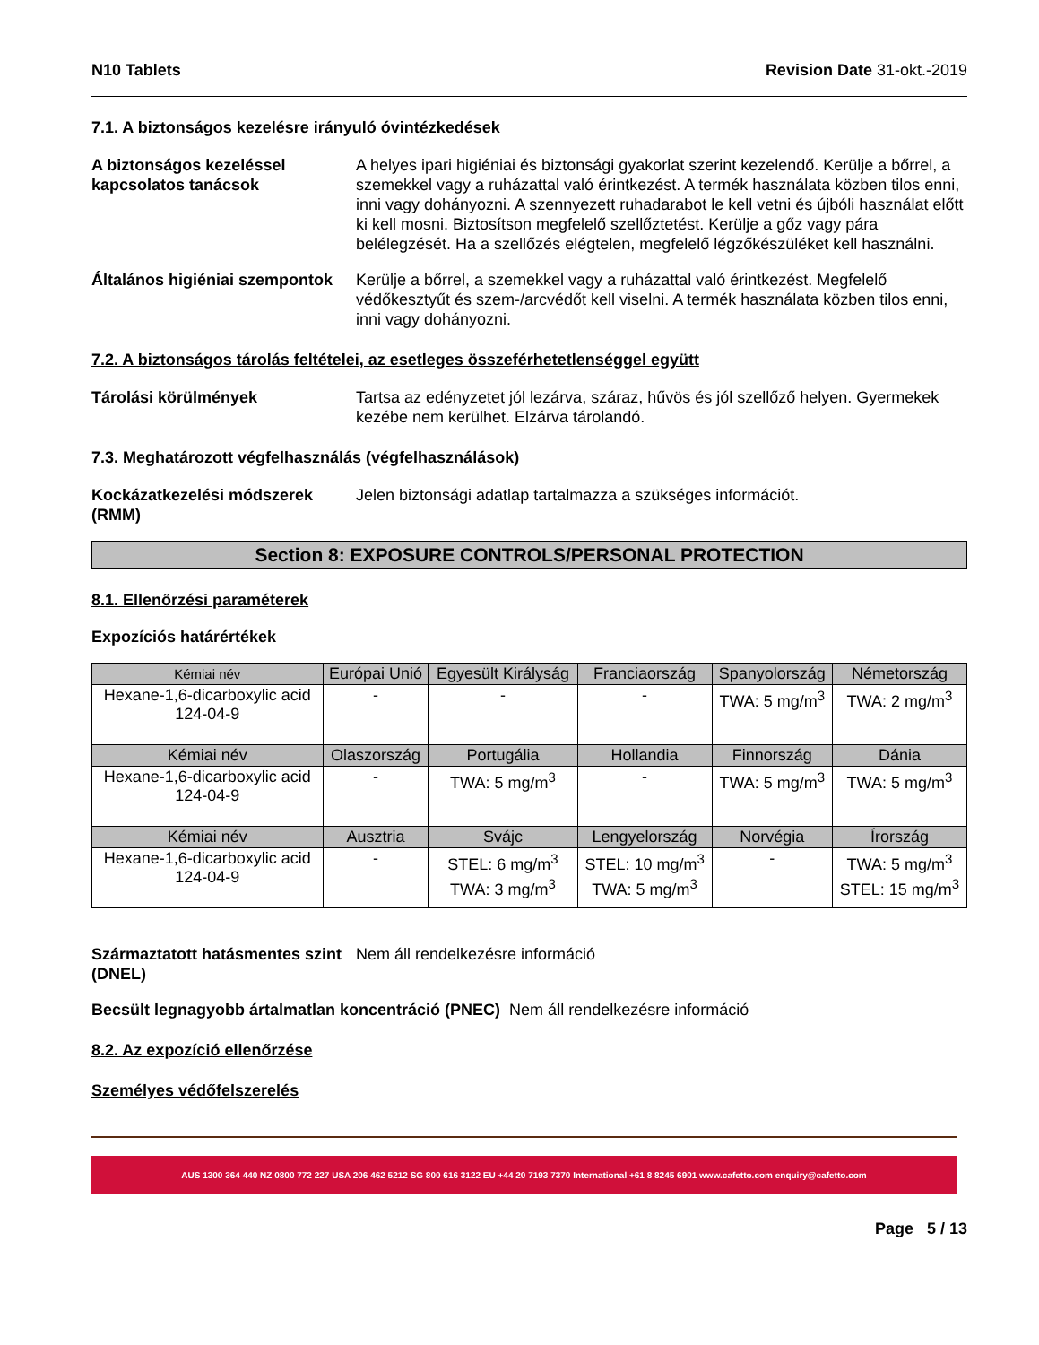N10 Tablets Revision Date 31-okt.-2019
7.1. A biztonságos kezelésre irányuló óvintézkedések
A biztonságos kezeléssel kapcsolatos tanácsok
A helyes ipari higiéniai és biztonsági gyakorlat szerint kezelendő. Kerülje a bőrrel, a szemekkel vagy a ruházattal való érintkezést. A termék használata közben tilos enni, inni vagy dohányozni. A szennyezett ruhadarabot le kell vetni és újbóli használat előtt ki kell mosni. Biztosítson megfelelő szellőztetést. Kerülje a gőz vagy pára belélegzését. Ha a szellőzés elégtelen, megfelelő légzőkészüléket kell használni.
Általános higiéniai szempontok
Kerülje a bőrrel, a szemekkel vagy a ruházattal való érintkezést. Megfelelő védőkesztyűt és szem-/arcvédőt kell viselni. A termék használata közben tilos enni, inni vagy dohányozni.
7.2. A biztonságos tárolás feltételei, az esetleges összeférhetetlenséggel együtt
Tárolási körülmények Tartsa az edényzetet jól lezárva, száraz, hűvös és jól szellőző helyen. Gyermekek kezébe nem kerülhet. Elzárva tárolandó.
7.3. Meghatározott végfelhasználás (végfelhasználások)
Kockázatkezelési módszerek (RMM)
Jelen biztonsági adatlap tartalmazza a szükséges információt.
Section 8: EXPOSURE CONTROLS/PERSONAL PROTECTION
8.1. Ellenőrzési paraméterek
Expozíciós határértékek
| Kémiai név | Európai Unió | Egyesült Királyság | Franciaország | Spanyolország | Németország |
| --- | --- | --- | --- | --- | --- |
| Hexane-1,6-dicarboxylic acid 124-04-9 | - | - | - | TWA: 5 mg/m<sup>3</sup> | TWA: 2 mg/m<sup>3</sup> |
| Kémiai név | Olaszország | Portugália | Hollandia | Finnország | Dánia |
| Hexane-1,6-dicarboxylic acid 124-04-9 | - | TWA: 5 mg/m<sup>3</sup> | - | TWA: 5 mg/m<sup>3</sup> | TWA: 5 mg/m<sup>3</sup> |
| Kémiai név | Ausztria | Svájc | Lengyelország | Norvégia | Írország |
| Hexane-1,6-dicarboxylic acid 124-04-9 | - | STEL: 6 mg/m<sup>3</sup> TWA: 3 mg/m<sup>3</sup> | STEL: 10 mg/m<sup>3</sup> TWA: 5 mg/m<sup>3</sup> | - | TWA: 5 mg/m<sup>3</sup> STEL: 15 mg/m<sup>3</sup> |
Származtatott hatásmentes szint (DNEL)
Nem áll rendelkezésre információ
Becsült legnagyobb ártalmatlan koncentráció (PNEC) Nem áll rendelkezésre információ
8.2. Az expozíció ellenőrzése
Személyes védőfelszerelés
AUS 1300 364 440 NZ 0800 772 227 USA 206 462 5212 SG 800 616 3122 EU +44 20 7193 7370 International +61 8 8245 6901 www.cafetto.com enquiry@cafetto.com
Page 5 / 13